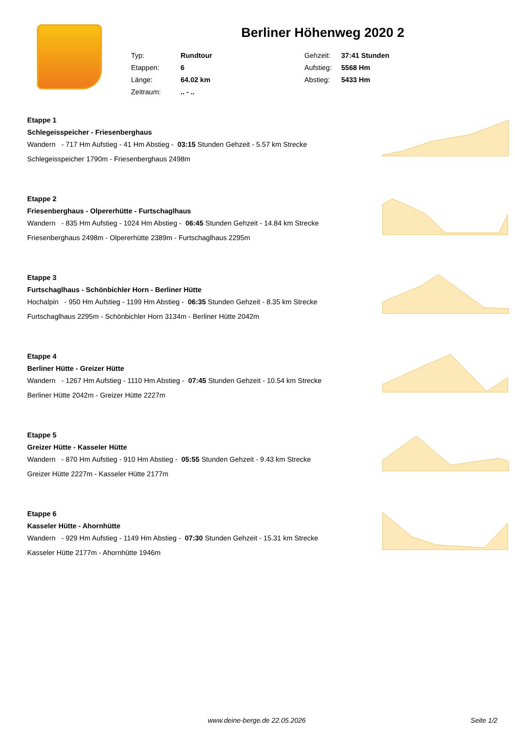Berliner Höhenweg 2020 2
| Typ: | Rundtour | Gehzeit: | 37:41 Stunden |
| Etappen: | 6 | Aufstieg: | 5568 Hm |
| Länge: | 64.02 km | Abstieg: | 5433 Hm |
| Zeitraum: | .. - .. | | |
Etappe 1
Schlegeisspeicher - Friesenberghaus
Wandern - 717 Hm Aufstieg - 41 Hm Abstieg - 03:15 Stunden Gehzeit - 5.57 km Strecke
Schlegeisspeicher 1790m - Friesenberghaus 2498m
Etappe 2
Friesenberghaus - Olpererhütte - Furtschaglhaus
Wandern - 835 Hm Aufstieg - 1024 Hm Abstieg - 06:45 Stunden Gehzeit - 14.84 km Strecke
Friesenberghaus 2498m - Olpererhütte 2389m - Furtschaglhaus 2295m
Etappe 3
Furtschaglhaus - Schönbichler Horn - Berliner Hütte
Hochalpin - 950 Hm Aufstieg - 1199 Hm Abstieg - 06:35 Stunden Gehzeit - 8.35 km Strecke
Furtschaglhaus 2295m - Schönbichler Horn 3134m - Berliner Hütte 2042m
Etappe 4
Berliner Hütte - Greizer Hütte
Wandern - 1267 Hm Aufstieg - 1110 Hm Abstieg - 07:45 Stunden Gehzeit - 10.54 km Strecke
Berliner Hütte 2042m - Greizer Hütte 2227m
Etappe 5
Greizer Hütte - Kasseler Hütte
Wandern - 870 Hm Aufstieg - 910 Hm Abstieg - 05:55 Stunden Gehzeit - 9.43 km Strecke
Greizer Hütte 2227m - Kasseler Hütte 2177m
Etappe 6
Kasseler Hütte - Ahornhütte
Wandern - 929 Hm Aufstieg - 1149 Hm Abstieg - 07:30 Stunden Gehzeit - 15.31 km Strecke
Kasseler Hütte 2177m - Ahornhütte 1946m
www.deine-berge.de 22.05.2026 Seite 1/2